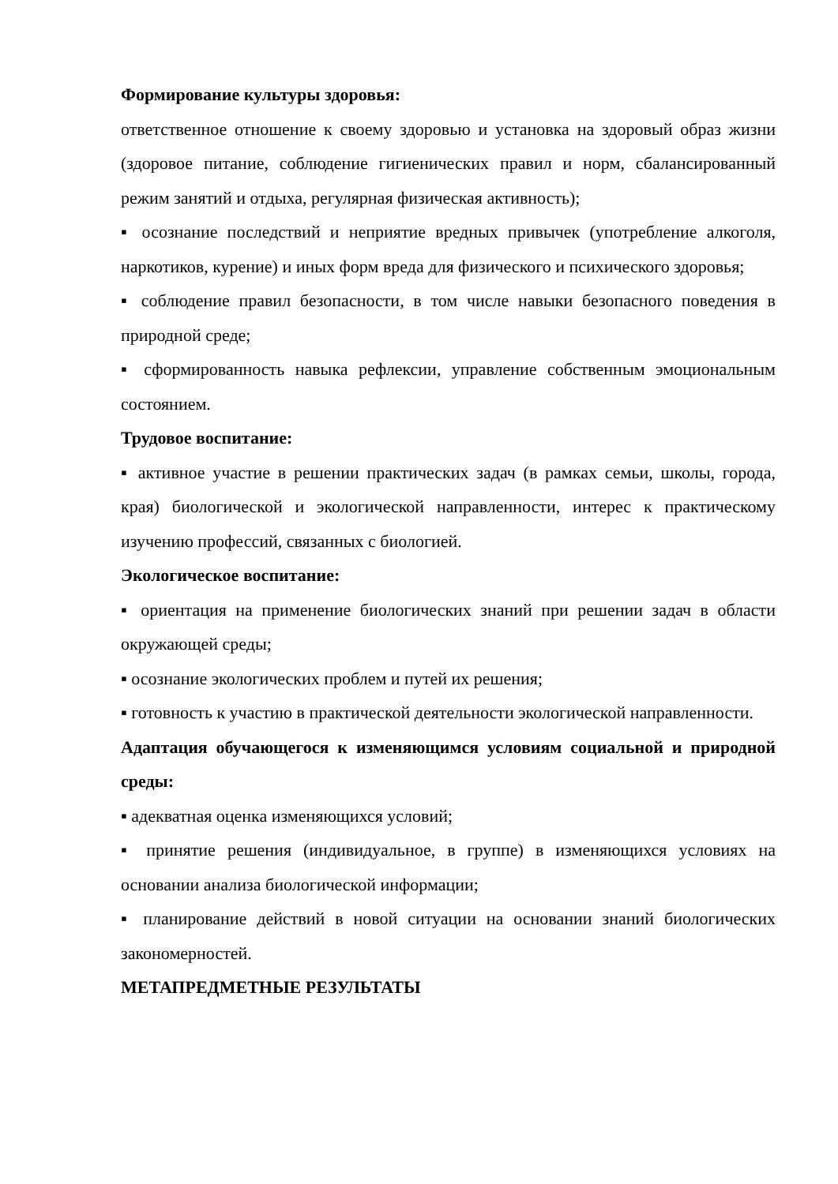Формирование культуры здоровья:
ответственное отношение к своему здоровью и установка на здоровый образ жизни (здоровое питание, соблюдение гигиенических правил и норм, сбалансированный режим занятий и отдыха, регулярная физическая активность);
▪ осознание последствий и неприятие вредных привычек (употребление алкоголя, наркотиков, курение) и иных форм вреда для физического и психического здоровья;
▪ соблюдение правил безопасности, в том числе навыки безопасного поведения в природной среде;
▪ сформированность навыка рефлексии, управление собственным эмоциональным состоянием.
Трудовое воспитание:
▪ активное участие в решении практических задач (в рамках семьи, школы, города, края) биологической и экологической направленности, интерес к практическому изучению профессий, связанных с биологией.
Экологическое воспитание:
▪ ориентация на применение биологических знаний при решении задач в области окружающей среды;
▪ осознание экологических проблем и путей их решения;
▪ готовность к участию в практической деятельности экологической направленности.
Адаптация обучающегося к изменяющимся условиям социальной и природной среды:
▪ адекватная оценка изменяющихся условий;
▪ принятие решения (индивидуальное, в группе) в изменяющихся условиях на основании анализа биологической информации;
▪ планирование действий в новой ситуации на основании знаний биологических закономерностей.
МЕТАПРЕДМЕТНЫЕ РЕЗУЛЬТАТЫ